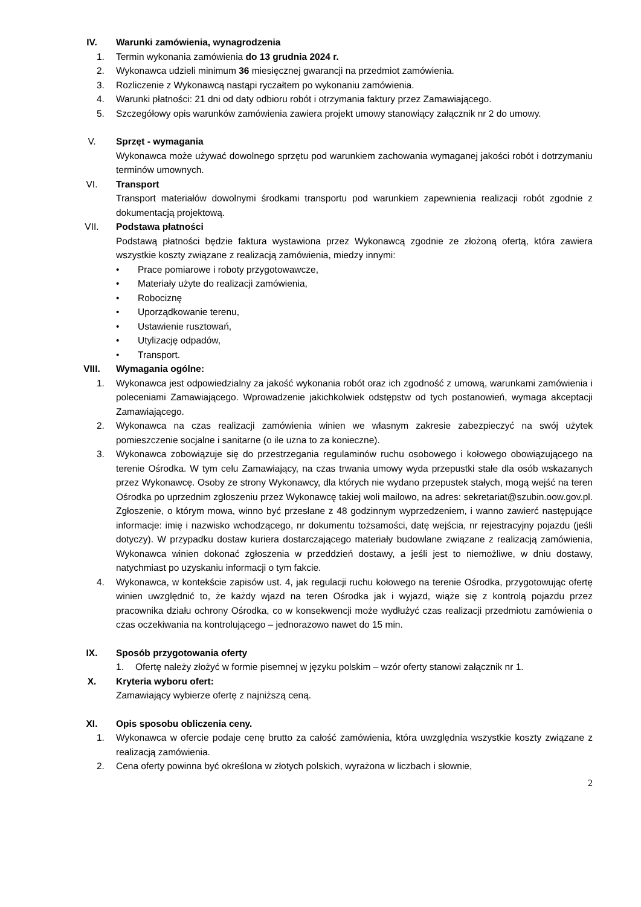IV. Warunki zamówienia, wynagrodzenia
1. Termin wykonania zamówienia do 13 grudnia 2024 r.
2. Wykonawca udzieli minimum 36 miesięcznej gwarancji na przedmiot zamówienia.
3. Rozliczenie z Wykonawcą nastąpi ryczałtem po wykonaniu zamówienia.
4. Warunki płatności: 21 dni od daty odbioru robót i otrzymania faktury przez Zamawiającego.
5. Szczegółowy opis warunków zamówienia zawiera projekt umowy stanowiący załącznik nr 2 do umowy.
V. Sprzęt - wymagania
Wykonawca może używać dowolnego sprzętu pod warunkiem zachowania wymaganej jakości robót i dotrzymaniu terminów umownych.
VI. Transport
Transport materiałów dowolnymi środkami transportu pod warunkiem zapewnienia realizacji robót zgodnie z dokumentacją projektową.
VII. Podstawa płatności
Podstawą płatności będzie faktura wystawiona przez Wykonawcą zgodnie ze złożoną ofertą, która zawiera wszystkie koszty związane z realizacją zamówienia, miedzy innymi:
• Prace pomiarowe i roboty przygotowawcze,
• Materiały użyte do realizacji zamówienia,
• Robociznę
• Uporządkowanie terenu,
• Ustawienie rusztowań,
• Utylizację odpadów,
• Transport.
VIII. Wymagania ogólne:
1. Wykonawca jest odpowiedzialny za jakość wykonania robót oraz ich zgodność z umową, warunkami zamówienia i poleceniami Zamawiającego. Wprowadzenie jakichkolwiek odstępstw od tych postanowień, wymaga akceptacji Zamawiającego.
2. Wykonawca na czas realizacji zamówienia winien we własnym zakresie zabezpieczyć na swój użytek pomieszczenie socjalne i sanitarne (o ile uzna to za konieczne).
3. Wykonawca zobowiązuje się do przestrzegania regulaminów ruchu osobowego i kołowego obowiązującego na terenie Ośrodka. W tym celu Zamawiający, na czas trwania umowy wyda przepustki stałe dla osób wskazanych przez Wykonawcę. Osoby ze strony Wykonawcy, dla których nie wydano przepustek stałych, mogą wejść na teren Ośrodka po uprzednim zgłoszeniu przez Wykonawcę takiej woli mailowo, na adres: sekretariat@szubin.oow.gov.pl. Zgłoszenie, o którym mowa, winno być przesłane z 48 godzinnym wyprzedzeniem, i wanno zawierć następujące informacje: imię i nazwisko wchodzącego, nr dokumentu tożsamości, datę wejścia, nr rejestracyjny pojazdu (jeśli dotyczy). W przypadku dostaw kuriera dostarczającego materiały budowlane związane z realizacją zamówienia, Wykonawca winien dokonać zgłoszenia w przeddzień dostawy, a jeśli jest to niemożliwe, w dniu dostawy, natychmiast po uzyskaniu informacji o tym fakcie.
4. Wykonawca, w kontekście zapisów ust. 4, jak regulacji ruchu kołowego na terenie Ośrodka, przygotowując ofertę winien uwzględnić to, że każdy wjazd na teren Ośrodka jak i wyjazd, wiąże się z kontrolą pojazdu przez pracownika działu ochrony Ośrodka, co w konsekwencji może wydłużyć czas realizacji przedmiotu zamówienia o czas oczekiwania na kontrolującego – jednorazowo nawet do 15 min.
IX. Sposób przygotowania oferty
1. Ofertę należy złożyć w formie pisemnej w języku polskim – wzór oferty stanowi załącznik nr 1.
X. Kryteria wyboru ofert:
Zamawiający wybierze ofertę z najniższą ceną.
XI. Opis sposobu obliczenia ceny.
1. Wykonawca w ofercie podaje cenę brutto za całość zamówienia, która uwzględnia wszystkie koszty związane z realizacją zamówienia.
2. Cena oferty powinna być określona w złotych polskich, wyrażona w liczbach i słownie,
2